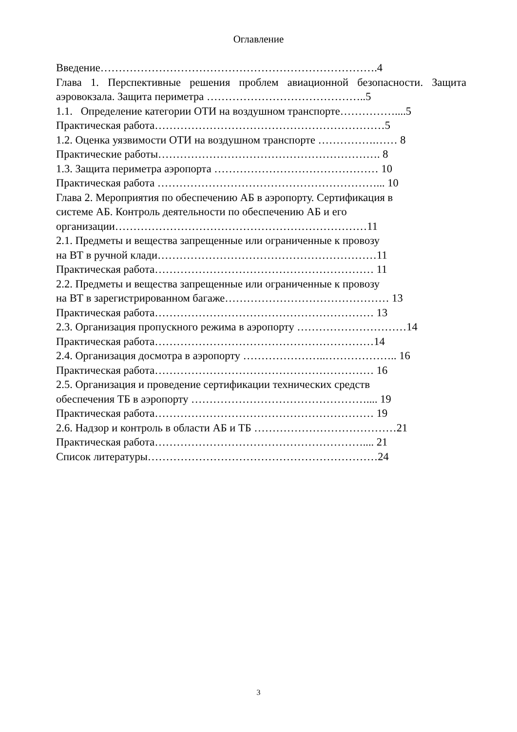Оглавление
Введение………………………………………………………………….4
Глава 1. Перспективные решения проблем авиационной безопасности. Защита аэровокзала. Защита периметра ……………………………………..5
1.1. Определение категории ОТИ на воздушном транспорте……………....5
Практическая работа………………………………………………………5
1.2. Оценка уязвимости ОТИ на воздушном транспорте …………….…… 8
Практические работы……………………………………………………. 8
1.3. Защита периметра аэропорта ……………………………………… 10
Практическая работа ……………………………………………………... 10
Глава 2. Мероприятия по обеспечению АБ в аэропорту. Сертификация в
системе АБ. Контроль деятельности по обеспечению АБ и его
организации……………………………………………………………11
2.1. Предметы и вещества запрещенные или ограниченные к провозу
на ВТ в ручной клади……………………………………………………11
Практическая работа…………………………………………………… 11
2.2. Предметы и вещества запрещенные или ограниченные к провозу
на ВТ в зарегистрированном багаже……………………………………… 13
Практическая работа…………………………………………………… 13
2.3. Организация пропускного режима в аэропорту …………………………14
Практическая работа……………………………………………………14
2.4. Организация досмотра в аэропорту …………………..……………….. 16
Практическая работа…………………………………………………… 16
2.5. Организация и проведение сертификации технических средств
обеспечения ТБ в аэропорту ………………………………………….... 19
Практическая работа…………………………………………………… 19
2.6. Надзор и контроль в области АБ и ТБ …………………………………21
Практическая работа………………………………………………….... 21
Список литературы………………………………………………………24
3